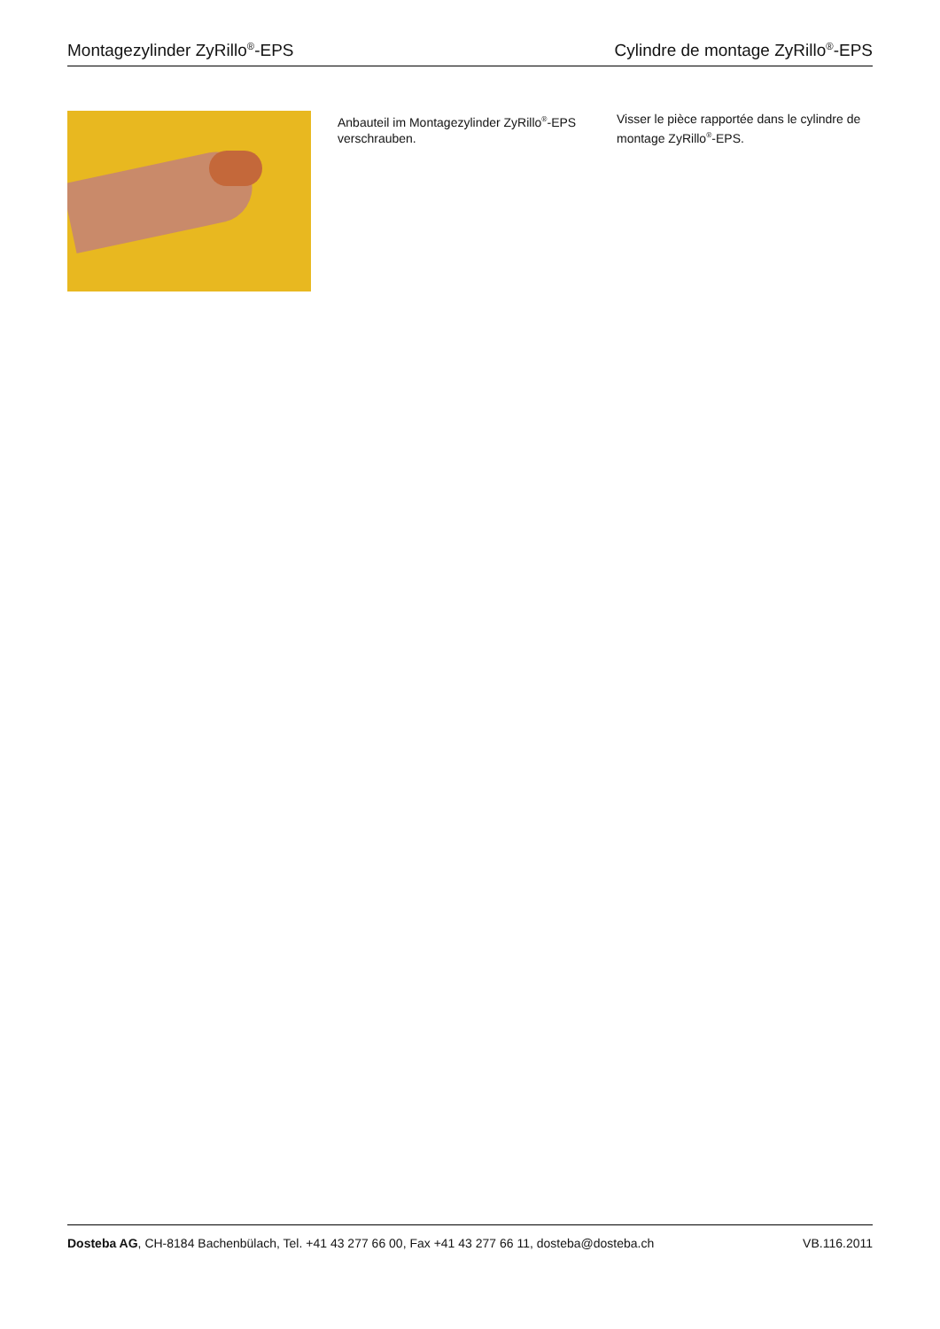Montagezylinder ZyRillo<sup>®</sup>-EPS Cylindre de montage ZyRillo<sup>®</sup>-EPS
Anbauteil im Montagezylinder ZyRillo<sup>®</sup>-EPS verschrauben.
Visser le pièce rapportée dans le cylindre de montage ZyRillo<sup>®</sup>-EPS.
Dosteba AG, CH-8184 Bachenbülach, Tel. +41 43 277 66 00, Fax +41 43 277 66 11, dosteba@dosteba.ch VB.116.2011